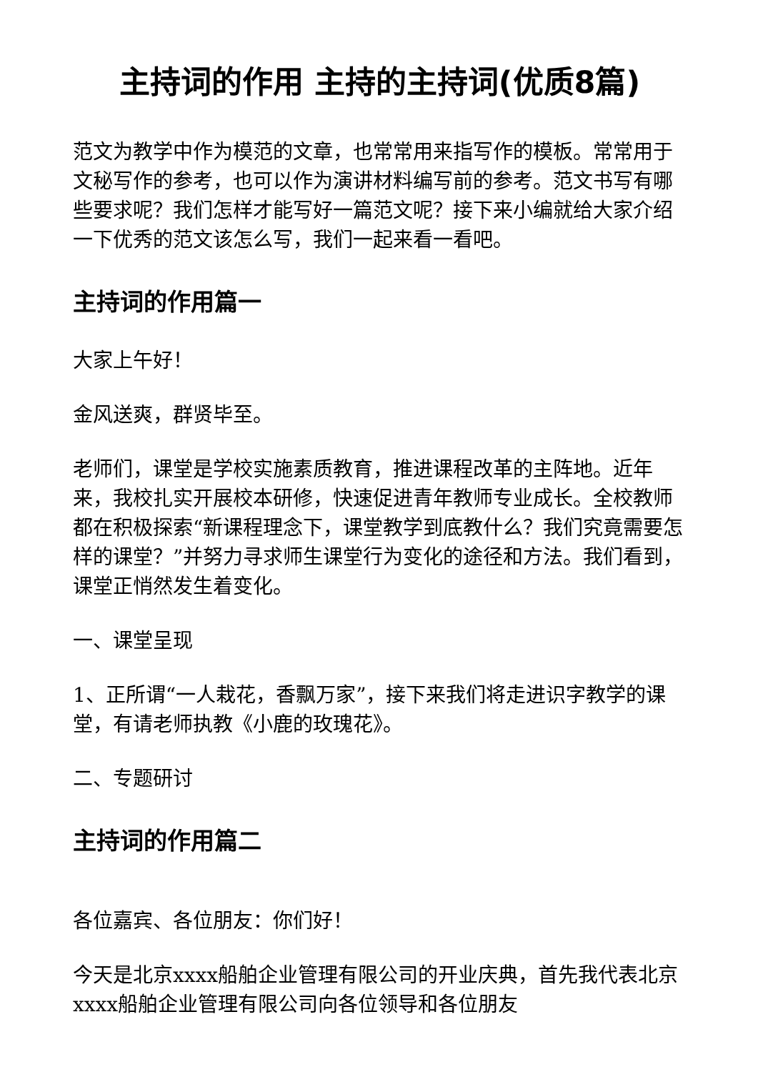主持词的作用 主持的主持词(优质8篇)
范文为教学中作为模范的文章，也常常用来指写作的模板。常常用于文秘写作的参考，也可以作为演讲材料编写前的参考。范文书写有哪些要求呢？我们怎样才能写好一篇范文呢？接下来小编就给大家介绍一下优秀的范文该怎么写，我们一起来看一看吧。
主持词的作用篇一
大家上午好！
金风送爽，群贤毕至。
老师们，课堂是学校实施素质教育，推进课程改革的主阵地。近年来，我校扎实开展校本研修，快速促进青年教师专业成长。全校教师都在积极探索“新课程理念下，课堂教学到底教什么？我们究竟需要怎样的课堂？”并努力寻求师生课堂行为变化的途径和方法。我们看到，课堂正悄然发生着变化。
一、课堂呈现
1、正所谓“一人栽花，香飘万家”，接下来我们将走进识字教学的课堂，有请老师执教《小鹿的玫瑰花》。
二、专题研讨
主持词的作用篇二
各位嘉宾、各位朋友：你们好！
今天是北京xxxx船舶企业管理有限公司的开业庆典，首先我代表北京xxxx船舶企业管理有限公司向各位领导和各位朋友